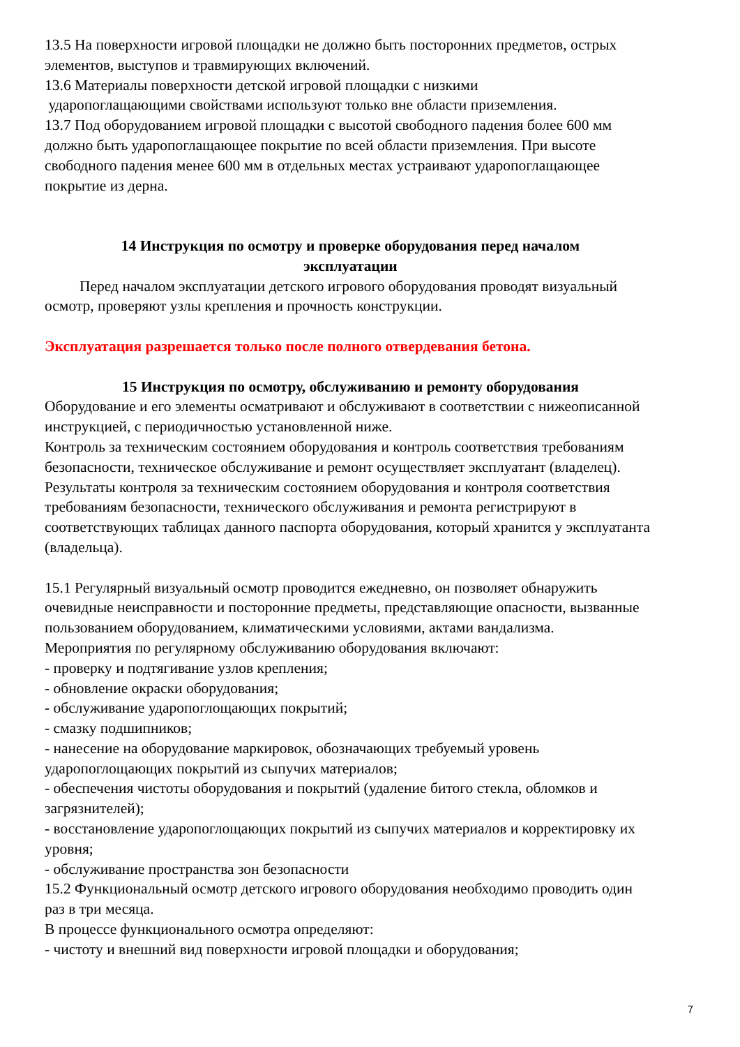13.5 На поверхности игровой площадки не должно быть посторонних предметов, острых элементов, выступов и травмирующих включений.
13.6 Материалы поверхности детской игровой площадки с низкими
ударопоглащающими свойствами используют только вне области приземления.
13.7 Под оборудованием игровой площадки с высотой свободного падения более 600 мм должно быть ударопоглащающее покрытие по всей области приземления. При высоте свободного падения менее 600 мм в отдельных местах устраивают ударопоглащающее покрытие из дерна.
14 Инструкция по осмотру и проверке оборудования перед началом
эксплуатации
Перед началом эксплуатации детского игрового оборудования проводят визуальный осмотр, проверяют узлы крепления и прочность конструкции.
Эксплуатация разрешается только после полного отвердевания бетона.
15 Инструкция по осмотру, обслуживанию и ремонту оборудования
Оборудование и его элементы осматривают и обслуживают в соответствии с нижеописанной инструкцией, с периодичностью установленной ниже.
Контроль за техническим состоянием оборудования и контроль соответствия требованиям безопасности, техническое обслуживание и ремонт осуществляет эксплуатант (владелец).
Результаты контроля за техническим состоянием оборудования и контроля соответствия требованиям безопасности, технического обслуживания и ремонта регистрируют в соответствующих таблицах данного паспорта оборудования, который хранится у эксплуатанта (владельца).
15.1 Регулярный визуальный осмотр проводится ежедневно, он позволяет обнаружить очевидные неисправности и посторонние предметы, представляющие опасности, вызванные пользованием оборудованием, климатическими условиями, актами вандализма.
Мероприятия по регулярному обслуживанию оборудования включают:
- проверку и подтягивание узлов крепления;
- обновление окраски оборудования;
- обслуживание ударопоглощающих покрытий;
- смазку подшипников;
- нанесение на оборудование маркировок, обозначающих требуемый уровень ударопоглощающих покрытий из сыпучих материалов;
- обеспечения чистоты оборудования и покрытий (удаление битого стекла, обломков и загрязнителей);
- восстановление ударопоглощающих покрытий из сыпучих материалов и корректировку их уровня;
- обслуживание пространства зон безопасности
15.2 Функциональный осмотр детского игрового оборудования необходимо проводить один раз в три месяца.
В процессе функционального осмотра определяют:
- чистоту и внешний вид поверхности игровой площадки и оборудования;
7